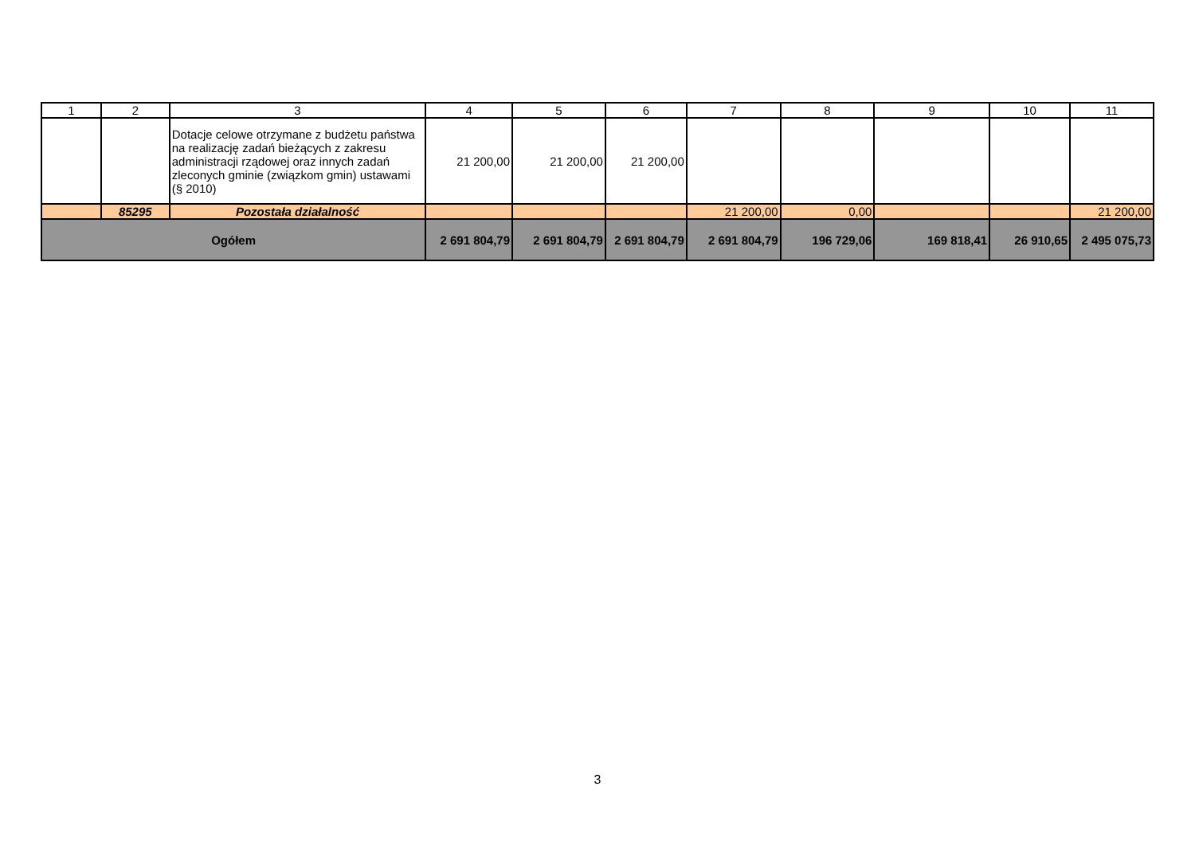| 1 | 2 | 3 | 4 | 5 | 6 | 7 | 8 | 9 | 10 | 11 |
| | | Dotacje celowe otrzymane z budżetu państwa na realizację zadań bieżących z zakresu administracji rządowej oraz innych zadań zleconych gminie (związkom gmin) ustawami (§ 2010) | 21 200,00 | 21 200,00 | 21 200,00 | | | | | |
| | 85295 | Pozostała działalność | | | | 21 200,00 | 0,00 | | | 21 200,00 |
| Ogółem | | | 2 691 804,79 | 2 691 804,79 | 2 691 804,79 | 2 691 804,79 | 196 729,06 | 169 818,41 | 26 910,65 | 2 495 075,73 |
3